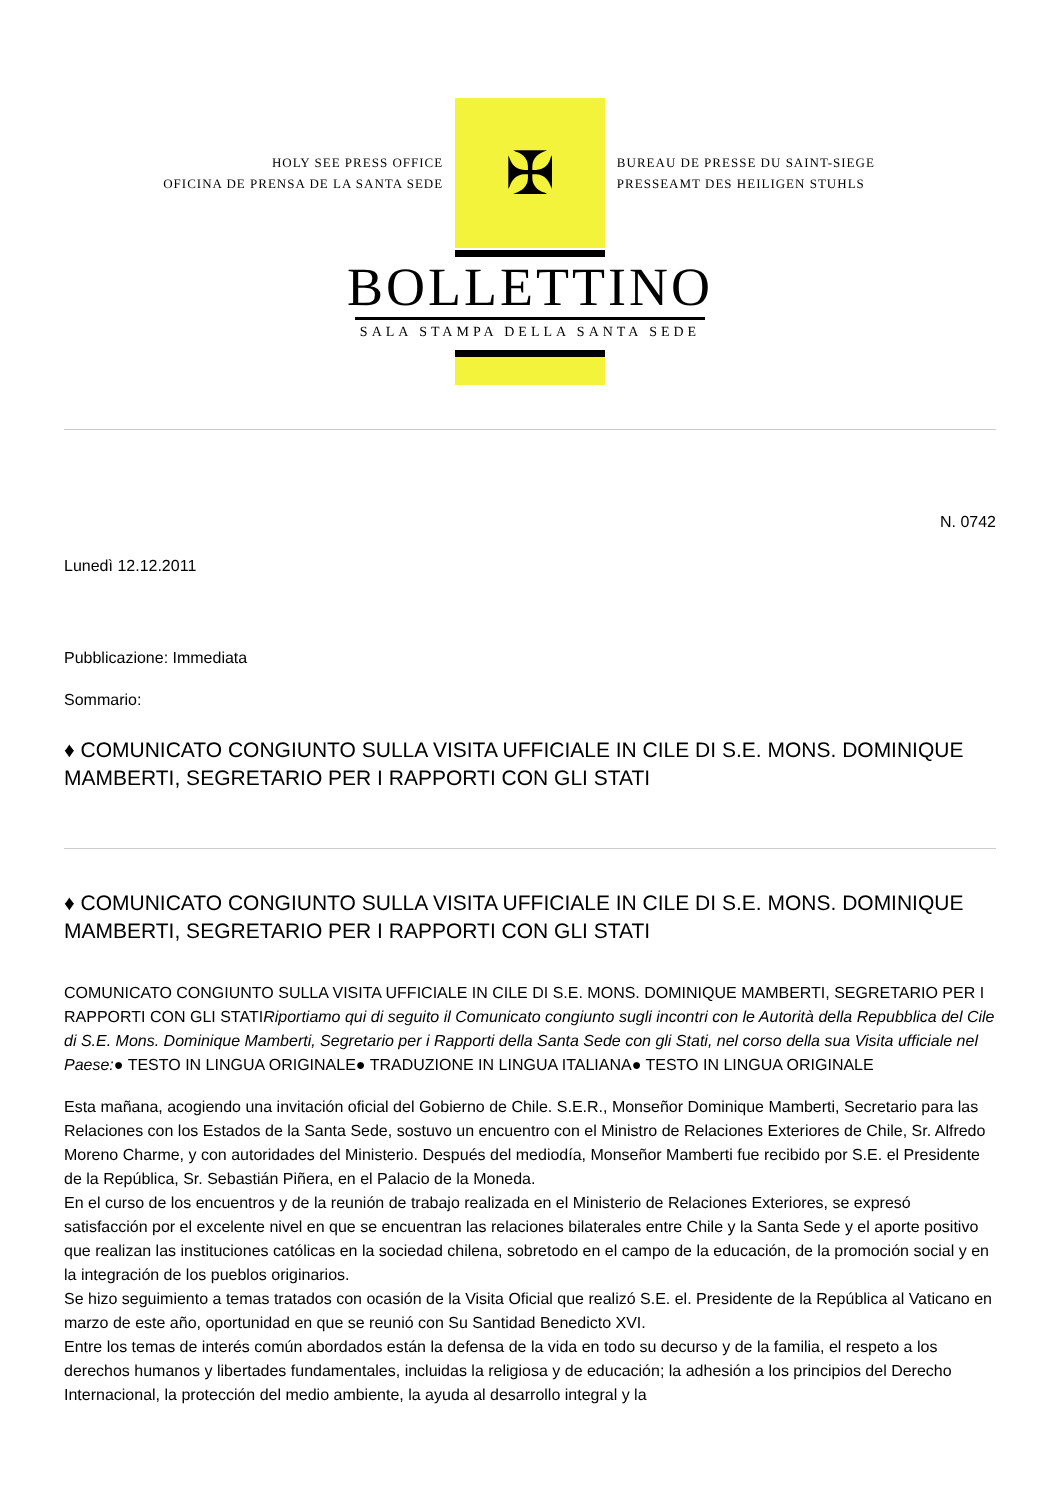HOLY SEE PRESS OFFICE
OFICINA DE PRENSA DE LA SANTA SEDE
✠
BUREAU DE PRESSE DU SAINT-SIEGE
PRESSEAMT DES HEILIGEN STUHLS
BOLLETTINO
SALA STAMPA DELLA SANTA SEDE
N. 0742
Lunedì 12.12.2011
Pubblicazione: Immediata
Sommario:
♦ COMUNICATO CONGIUNTO SULLA VISITA UFFICIALE IN CILE DI S.E. MONS. DOMINIQUE MAMBERTI, SEGRETARIO PER I RAPPORTI CON GLI STATI
♦ COMUNICATO CONGIUNTO SULLA VISITA UFFICIALE IN CILE DI S.E. MONS. DOMINIQUE MAMBERTI, SEGRETARIO PER I RAPPORTI CON GLI STATI
COMUNICATO CONGIUNTO SULLA VISITA UFFICIALE IN CILE DI S.E. MONS. DOMINIQUE MAMBERTI, SEGRETARIO PER I RAPPORTI CON GLI STATIRiportiamo qui di seguito il Comunicato congiunto sugli incontri con le Autorità della Repubblica del Cile di S.E. Mons. Dominique Mamberti, Segretario per i Rapporti della Santa Sede con gli Stati, nel corso della sua Visita ufficiale nel Paese:● TESTO IN LINGUA ORIGINALE● TRADUZIONE IN LINGUA ITALIANA● TESTO IN LINGUA ORIGINALE
Esta mañana, acogiendo una invitación oficial del Gobierno de Chile. S.E.R., Monseñor Dominique Mamberti, Secretario para las Relaciones con los Estados de la Santa Sede, sostuvo un encuentro con el Ministro de Relaciones Exteriores de Chile, Sr. Alfredo Moreno Charme, y con autoridades del Ministerio. Después del mediodía, Monseñor Mamberti fue recibido por S.E. el Presidente de la República, Sr. Sebastián Piñera, en el Palacio de la Moneda.
En el curso de los encuentros y de la reunión de trabajo realizada en el Ministerio de Relaciones Exteriores, se expresó satisfacción por el excelente nivel en que se encuentran las relaciones bilaterales entre Chile y la Santa Sede y el aporte positivo que realizan las instituciones católicas en la sociedad chilena, sobretodo en el campo de la educación, de la promoción social y en la integración de los pueblos originarios.
Se hizo seguimiento a temas tratados con ocasión de la Visita Oficial que realizó S.E. el. Presidente de la República al Vaticano en marzo de este año, oportunidad en que se reunió con Su Santidad Benedicto XVI.
Entre los temas de interés común abordados están la defensa de la vida en todo su decurso y de la familia, el respeto a los derechos humanos y libertades fundamentales, incluidas la religiosa y de educación; la adhesión a los principios del Derecho Internacional, la protección del medio ambiente, la ayuda al desarrollo integral y la